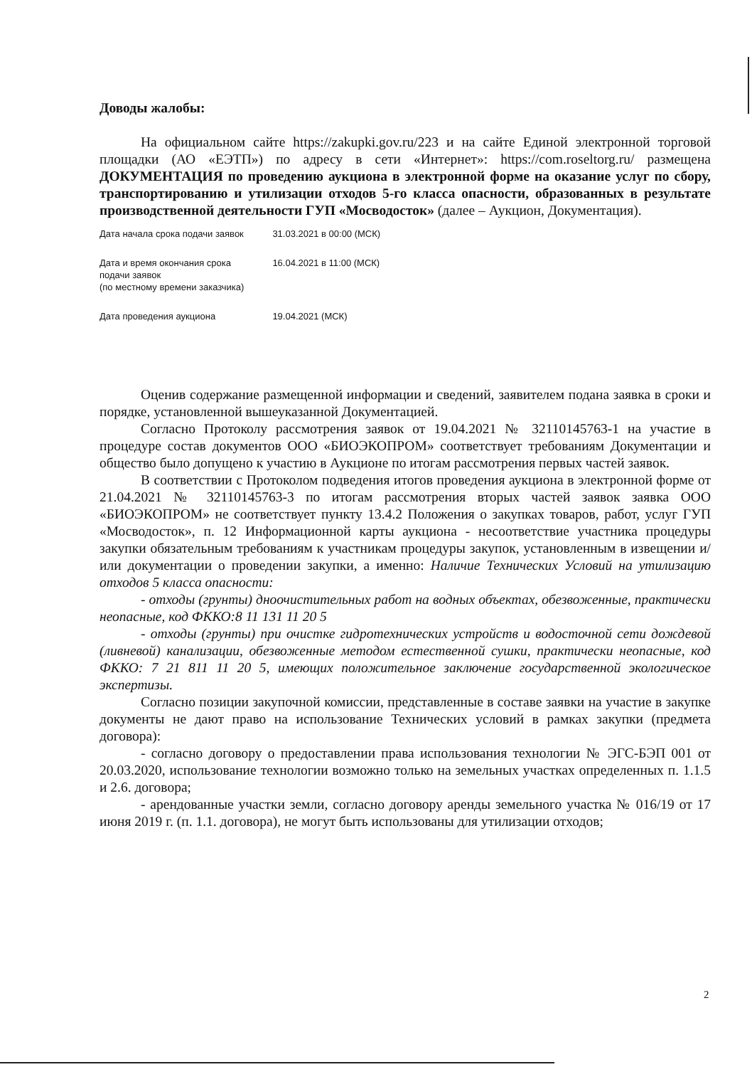Доводы жалобы:
На официальном сайте https://zakupki.gov.ru/223 и на сайте Единой электронной торговой площадки (АО «ЕЭТП») по адресу в сети «Интернет»: https://com.roseltorg.ru/ размещена ДОКУМЕНТАЦИЯ по проведению аукциона в электронной форме на оказание услуг по сбору, транспортированию и утилизации отходов 5-го класса опасности, образованных в результате производственной деятельности ГУП «Мосводосток» (далее – Аукцион, Документация).
| Дата начала срока подачи заявок | 31.03.2021 в 00:00 (МСК) |
| Дата и время окончания срока подачи заявок (по местному времени заказчика) | 16.04.2021 в 11:00 (МСК) |
| Дата проведения аукциона | 19.04.2021 (МСК) |
Оценив содержание размещенной информации и сведений, заявителем подана заявка в сроки и порядке, установленной вышеуказанной Документацией.
Согласно Протоколу рассмотрения заявок от 19.04.2021 № 32110145763-1 на участие в процедуре состав документов ООО «БИОЭКОПРОМ» соответствует требованиям Документации и общество было допущено к участию в Аукционе по итогам рассмотрения первых частей заявок.
В соответствии с Протоколом подведения итогов проведения аукциона в электронной форме от 21.04.2021 № 32110145763-3 по итогам рассмотрения вторых частей заявок заявка ООО «БИОЭКОПРОМ» не соответствует пункту 13.4.2 Положения о закупках товаров, работ, услуг ГУП «Мосводосток», п. 12 Информационной карты аукциона - несоответствие участника процедуры закупки обязательным требованиям к участникам процедуры закупок, установленным в извещении и/или документации о проведении закупки, а именно: Наличие Технических Условий на утилизацию отходов 5 класса опасности:
- отходы (грунты) дноочистительных работ на водных объектах, обезвоженные, практически неопасные, код ФККО:8 11 131 11 20 5
- отходы (грунты) при очистке гидротехнических устройств и водосточной сети дождевой (ливневой) канализации, обезвоженные методом естественной сушки, практически неопасные, код ФККО: 7 21 811 11 20 5, имеющих положительное заключение государственной экологическое экспертизы.
Согласно позиции закупочной комиссии, представленные в составе заявки на участие в закупке документы не дают право на использование Технических условий в рамках закупки (предмета договора):
- согласно договору о предоставлении права использования технологии № ЭГС-БЭП 001 от 20.03.2020, использование технологии возможно только на земельных участках определенных п. 1.1.5 и 2.6. договора;
- арендованные участки земли, согласно договору аренды земельного участка № 016/19 от 17 июня 2019 г. (п. 1.1. договора), не могут быть использованы для утилизации отходов;
2